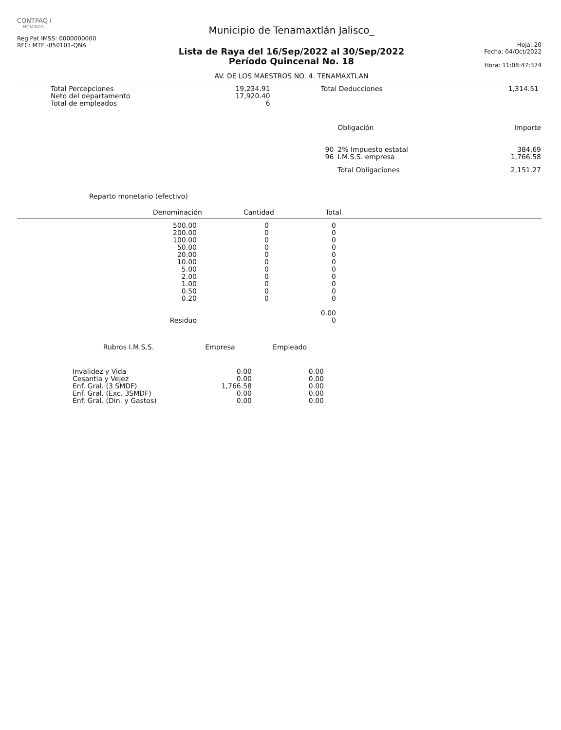CONTPAQ i
NÓMINAS
Reg Pat IMSS: 0000000000
RFC: MTE -850101-QNA
Municipio de Tenamaxtlán Jalisco_
Lista de Raya del 16/Sep/2022 al 30/Sep/2022
Período Quincenal No. 18
AV. DE LOS MAESTROS NO. 4. TENAMAXTLAN
Hoja: 20
Fecha: 04/Oct/2022
Hora: 11:08:47:374
| Total Percepciones | 19,234.91 | Total Deducciones | 1,314.51 |
| Neto del departamento | 17,920.40 | | |
| Total de empleados | 6 | | |
| | Obligación | Importe |
| --- | --- | --- |
| 90 | 2% Impuesto estatal | 384.69 |
| 96 | I.M.S.S. empresa | 1,766.58 |
| | Total Obligaciones | 2,151.27 |
Reparto monetario (efectivo)
| Denominación | Cantidad | Total |
| --- | --- | --- |
| 500.00 | 0 | 0 |
| 200.00 | 0 | 0 |
| 100.00 | 0 | 0 |
| 50.00 | 0 | 0 |
| 20.00 | 0 | 0 |
| 10.00 | 0 | 0 |
| 5.00 | 0 | 0 |
| 2.00 | 0 | 0 |
| 1.00 | 0 | 0 |
| 0.50 | 0 | 0 |
| 0.20 | 0 | 0 |
| | | 0.00 |
| Residuo | | 0 |
| Rubros I.M.S.S. | Empresa | Empleado |
| --- | --- | --- |
| Invalidez y Vida | 0.00 | 0.00 |
| Cesantia y Vejez | 0.00 | 0.00 |
| Enf. Gral. (3 SMDF) | 1,766.58 | 0.00 |
| Enf. Gral. (Exc. 3SMDF) | 0.00 | 0.00 |
| Enf. Gral. (Din. y Gastos) | 0.00 | 0.00 |